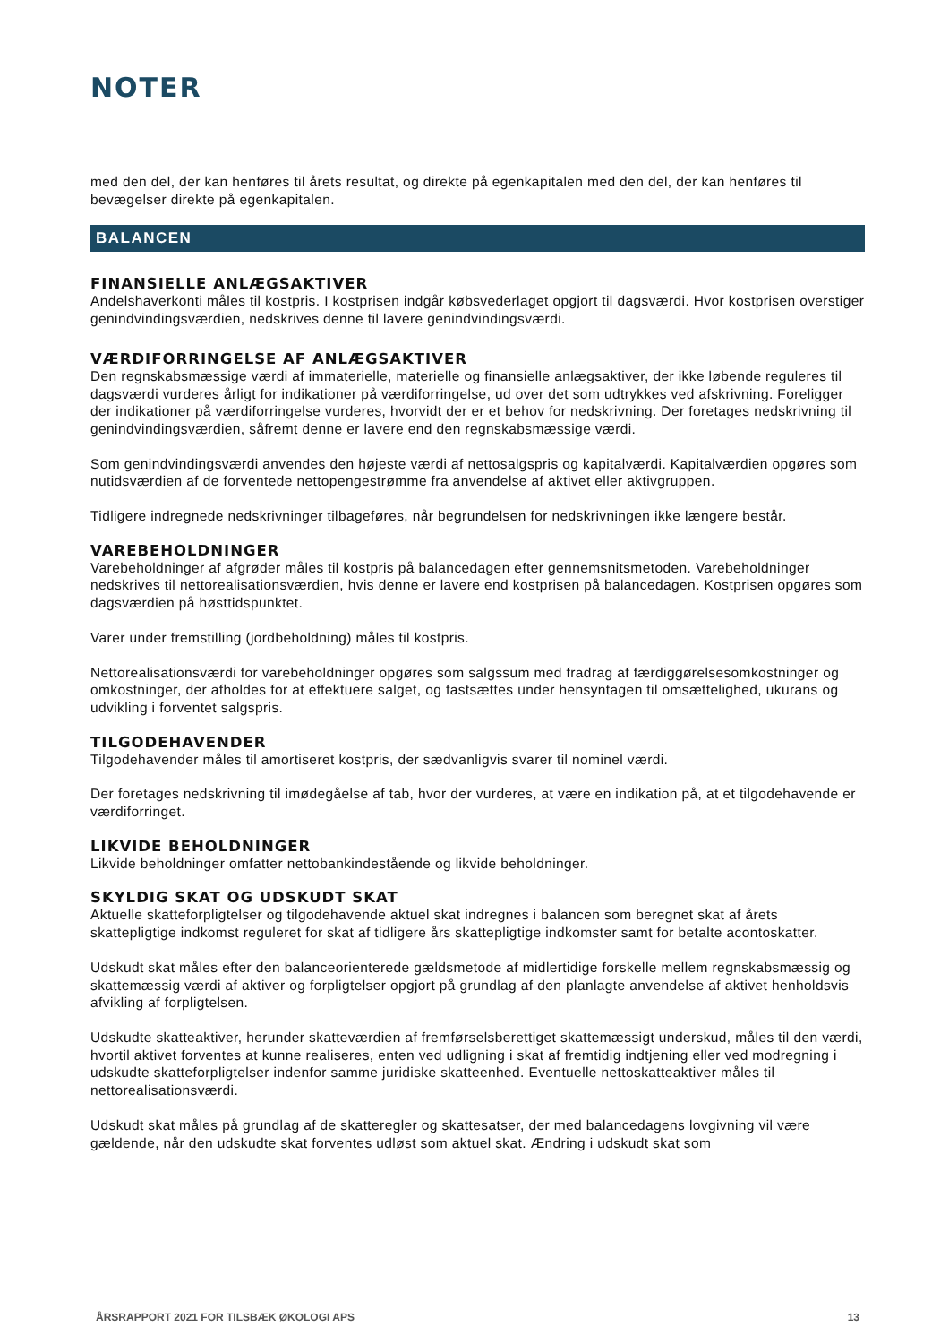NOTER
med den del, der kan henføres til årets resultat, og direkte på egenkapitalen med den del, der kan henføres til bevægelser direkte på egenkapitalen.
BALANCEN
FINANSIELLE ANLÆGSAKTIVER
Andelshaverkonti måles til kostpris. I kostprisen indgår købsvederlaget opgjort til dagsværdi. Hvor kostprisen overstiger genindvindingsværdien, nedskrives denne til lavere genindvindingsværdi.
VÆRDIFORRINGELSE AF ANLÆGSAKTIVER
Den regnskabsmæssige værdi af immaterielle, materielle og finansielle anlægsaktiver, der ikke løbende reguleres til dagsværdi vurderes årligt for indikationer på værdiforringelse, ud over det som udtrykkes ved afskrivning. Foreligger der indikationer på værdiforringelse vurderes, hvorvidt der er et behov for nedskrivning. Der foretages nedskrivning til genindvindingsværdien, såfremt denne er lavere end den regnskabsmæssige værdi.
Som genindvindingsværdi anvendes den højeste værdi af nettosalgspris og kapitalværdi. Kapitalværdien opgøres som nutidsværdien af de forventede nettopengestrømme fra anvendelse af aktivet eller aktivgruppen.
Tidligere indregnede nedskrivninger tilbageføres, når begrundelsen for nedskrivningen ikke længere består.
VAREBEHOLDNINGER
Varebeholdninger af afgrøder måles til kostpris på balancedagen efter gennemsnitsmetoden. Varebeholdninger nedskrives til nettorealisationsværdien, hvis denne er lavere end kostprisen på balancedagen. Kostprisen opgøres som dagsværdien på høsttidspunktet.
Varer under fremstilling (jordbeholdning) måles til kostpris.
Nettorealisationsværdi for varebeholdninger opgøres som salgssum med fradrag af færdiggørelsesomkostninger og omkostninger, der afholdes for at effektuere salget, og fastsættes under hensyntagen til omsættelighed, ukurans og udvikling i forventet salgspris.
TILGODEHAVENDER
Tilgodehavender måles til amortiseret kostpris, der sædvanligvis svarer til nominel værdi.
Der foretages nedskrivning til imødegåelse af tab, hvor der vurderes, at være en indikation på, at et tilgodehavende er værdiforringet.
LIKVIDE BEHOLDNINGER
Likvide beholdninger omfatter nettobankindestående og likvide beholdninger.
SKYLDIG SKAT OG UDSKUDT SKAT
Aktuelle skatteforpligtelser og tilgodehavende aktuel skat indregnes i balancen som beregnet skat af årets skattepligtige indkomst reguleret for skat af tidligere års skattepligtige indkomster samt for betalte acontoskatter.
Udskudt skat måles efter den balanceorienterede gældsmetode af midlertidige forskelle mellem regnskabsmæssig og skattemæssig værdi af aktiver og forpligtelser opgjort på grundlag af den planlagte anvendelse af aktivet henholdsvis afvikling af forpligtelsen.
Udskudte skatteaktiver, herunder skatteværdien af fremførselsberettiget skattemæssigt underskud, måles til den værdi, hvortil aktivet forventes at kunne realiseres, enten ved udligning i skat af fremtidig indtjening eller ved modregning i udskudte skatteforpligtelser indenfor samme juridiske skatteenhed. Eventuelle nettoskatteaktiver måles til nettorealisationsværdi.
Udskudt skat måles på grundlag af de skatteregler og skattesatser, der med balancedagens lovgivning vil være gældende, når den udskudte skat forventes udløst som aktuel skat. Ændring i udskudt skat som
ÅRSRAPPORT 2021 FOR TILSBÆK ØKOLOGI APS 13